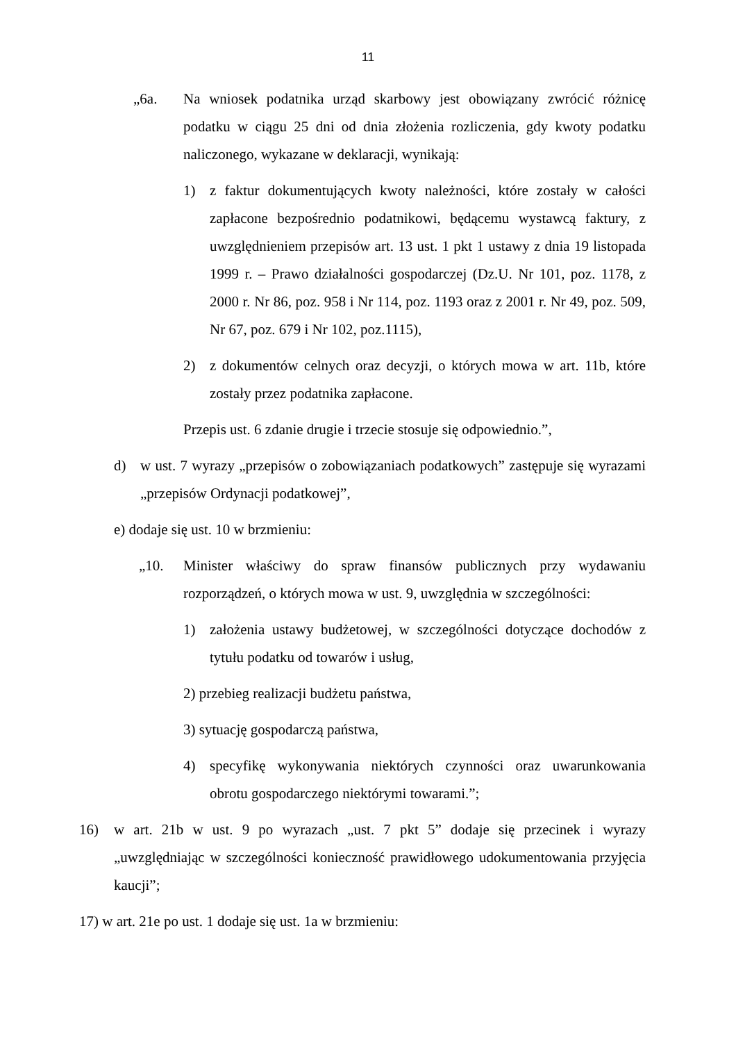11
„6a. Na wniosek podatnika urząd skarbowy jest obowiązany zwrócić różnicę podatku w ciągu 25 dni od dnia złożenia rozliczenia, gdy kwoty podatku naliczonego, wykazane w deklaracji, wynikają:
1) z faktur dokumentujących kwoty należności, które zostały w całości zapłacone bezpośrednio podatnikowi, będącemu wystawcą faktury, z uwzględnieniem przepisów art. 13 ust. 1 pkt 1 ustawy z dnia 19 listopada 1999 r. – Prawo działalności gospodarczej (Dz.U. Nr 101, poz. 1178, z 2000 r. Nr 86, poz. 958 i Nr 114, poz. 1193 oraz z 2001 r. Nr 49, poz. 509, Nr 67, poz. 679 i Nr 102, poz.1115),
2) z dokumentów celnych oraz decyzji, o których mowa w art. 11b, które zostały przez podatnika zapłacone.
Przepis ust. 6 zdanie drugie i trzecie stosuje się odpowiednio.”,
d) w ust. 7 wyrazy „przepisów o zobowiązaniach podatkowych” zastępuje się wyrazami „przepisów Ordynacji podatkowej”,
e) dodaje się ust. 10 w brzmieniu:
„10. Minister właściwy do spraw finansów publicznych przy wydawaniu rozporządzeń, o których mowa w ust. 9, uwzględnia w szczególności:
1) założenia ustawy budżetowej, w szczególności dotyczące dochodów z tytułu podatku od towarów i usług,
2) przebieg realizacji budżetu państwa,
3) sytuację gospodarczą państwa,
4) specyfikę wykonywania niektórych czynności oraz uwarunkowania obrotu gospodarczego niektórymi towarami.”;
16) w art. 21b w ust. 9 po wyrazach „ust. 7 pkt 5” dodaje się przecinek i wyrazy „uwzględniając w szczególności konieczność prawidłowego udokumentowania przyjęcia kaucji”;
17) w art. 21e po ust. 1 dodaje się ust. 1a w brzmieniu: